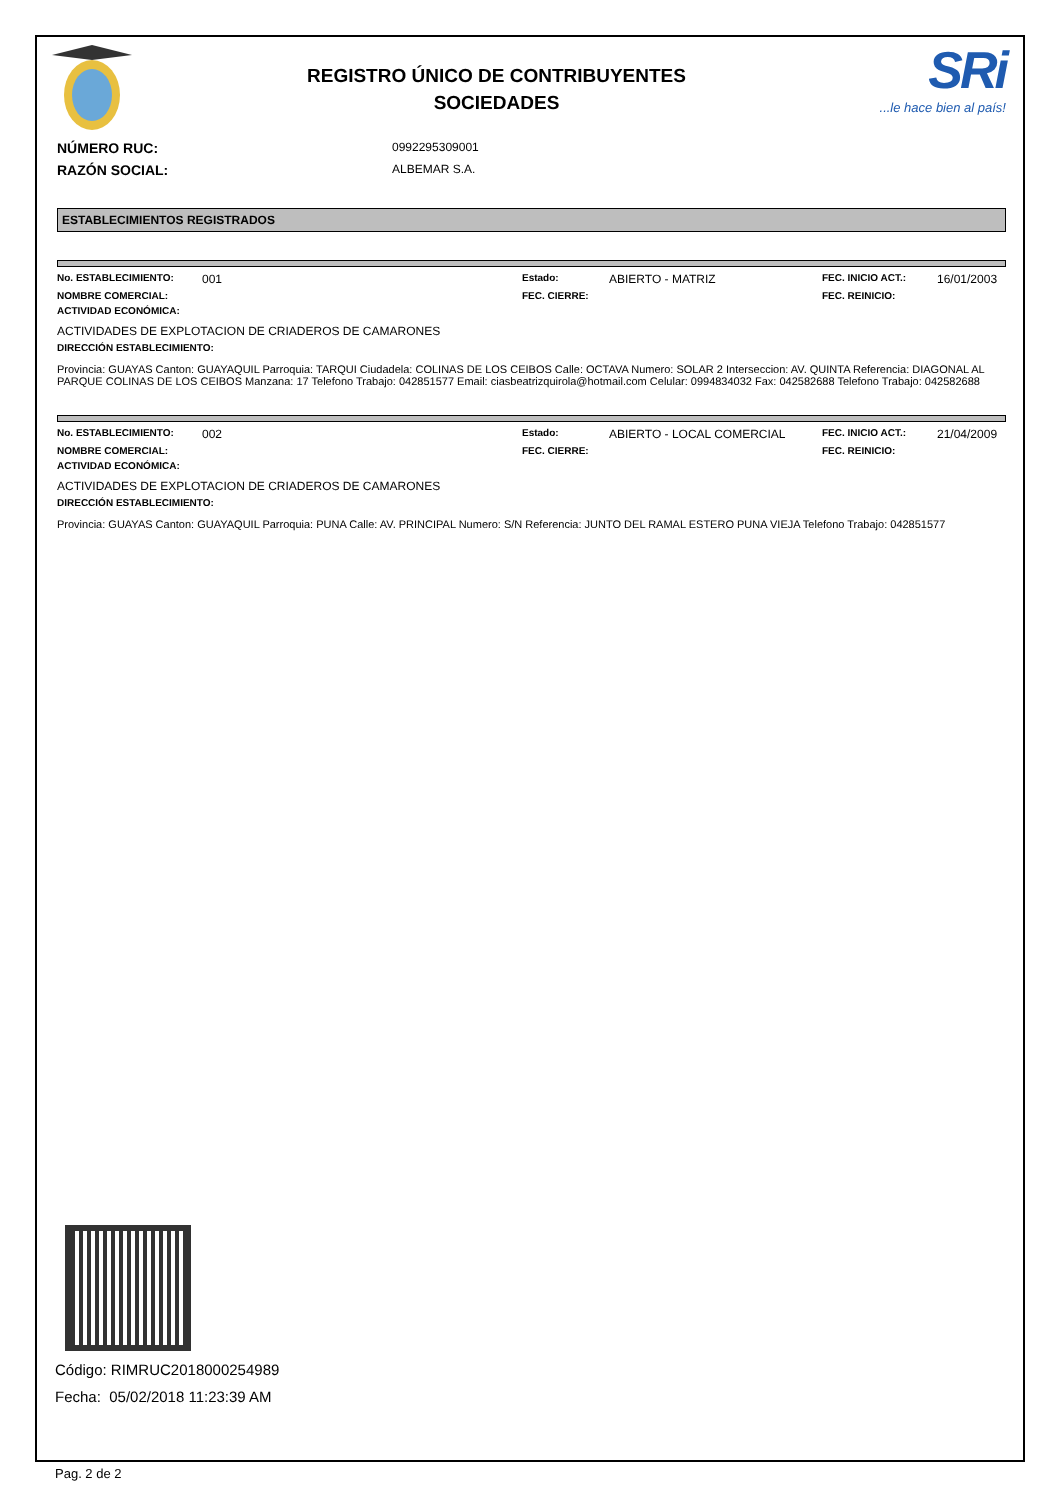REGISTRO ÚNICO DE CONTRIBUYENTES
SOCIEDADES
SRi
...le hace bien al país!
NÚMERO RUC: 0992295309001
RAZÓN SOCIAL: ALBEMAR S.A.
ESTABLECIMIENTOS REGISTRADOS
No. ESTABLECIMIENTO: 001 Estado: ABIERTO - MATRIZ FEC. INICIO ACT.: 16/01/2003 NOMBRE COMERCIAL: FEC. CIERRE: FEC. REINICIO:
ACTIVIDAD ECONÓMICA:
ACTIVIDADES DE EXPLOTACION DE CRIADEROS DE CAMARONES
DIRECCIÓN ESTABLECIMIENTO:
Provincia: GUAYAS Canton: GUAYAQUIL Parroquia: TARQUI Ciudadela: COLINAS DE LOS CEIBOS Calle: OCTAVA Numero: SOLAR 2 Interseccion: AV. QUINTA Referencia: DIAGONAL AL PARQUE COLINAS DE LOS CEIBOS Manzana: 17 Telefono Trabajo: 042851577 Email: ciasbeatrizquirola@hotmail.com Celular: 0994834032 Fax: 042582688 Telefono Trabajo: 042582688
No. ESTABLECIMIENTO: 002 Estado: ABIERTO - LOCAL COMERCIAL FEC. INICIO ACT.: 21/04/2009 NOMBRE COMERCIAL: FEC. CIERRE: FEC. REINICIO:
ACTIVIDAD ECONÓMICA:
ACTIVIDADES DE EXPLOTACION DE CRIADEROS DE CAMARONES
DIRECCIÓN ESTABLECIMIENTO:
Provincia: GUAYAS Canton: GUAYAQUIL Parroquia: PUNA Calle: AV. PRINCIPAL Numero: S/N Referencia: JUNTO DEL RAMAL ESTERO PUNA VIEJA Telefono Trabajo: 042851577
Código: RIMRUC2018000254989
Fecha: 05/02/2018 11:23:39 AM
Pag. 2 de 2